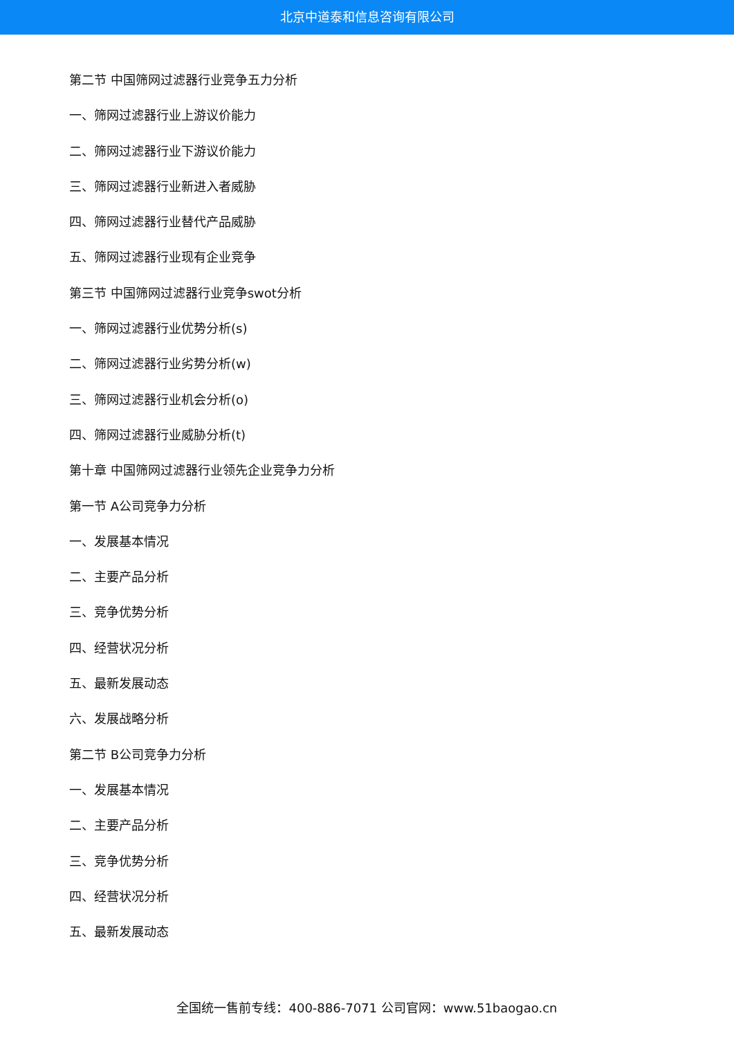北京中道泰和信息咨询有限公司
第二节 中国筛网过滤器行业竞争五力分析
一、筛网过滤器行业上游议价能力
二、筛网过滤器行业下游议价能力
三、筛网过滤器行业新进入者威胁
四、筛网过滤器行业替代产品威胁
五、筛网过滤器行业现有企业竞争
第三节 中国筛网过滤器行业竞争swot分析
一、筛网过滤器行业优势分析(s)
二、筛网过滤器行业劣势分析(w)
三、筛网过滤器行业机会分析(o)
四、筛网过滤器行业威胁分析(t)
第十章 中国筛网过滤器行业领先企业竞争力分析
第一节 A公司竞争力分析
一、发展基本情况
二、主要产品分析
三、竞争优势分析
四、经营状况分析
五、最新发展动态
六、发展战略分析
第二节 B公司竞争力分析
一、发展基本情况
二、主要产品分析
三、竞争优势分析
四、经营状况分析
五、最新发展动态
全国统一售前专线：400-886-7071 公司官网：www.51baogao.cn